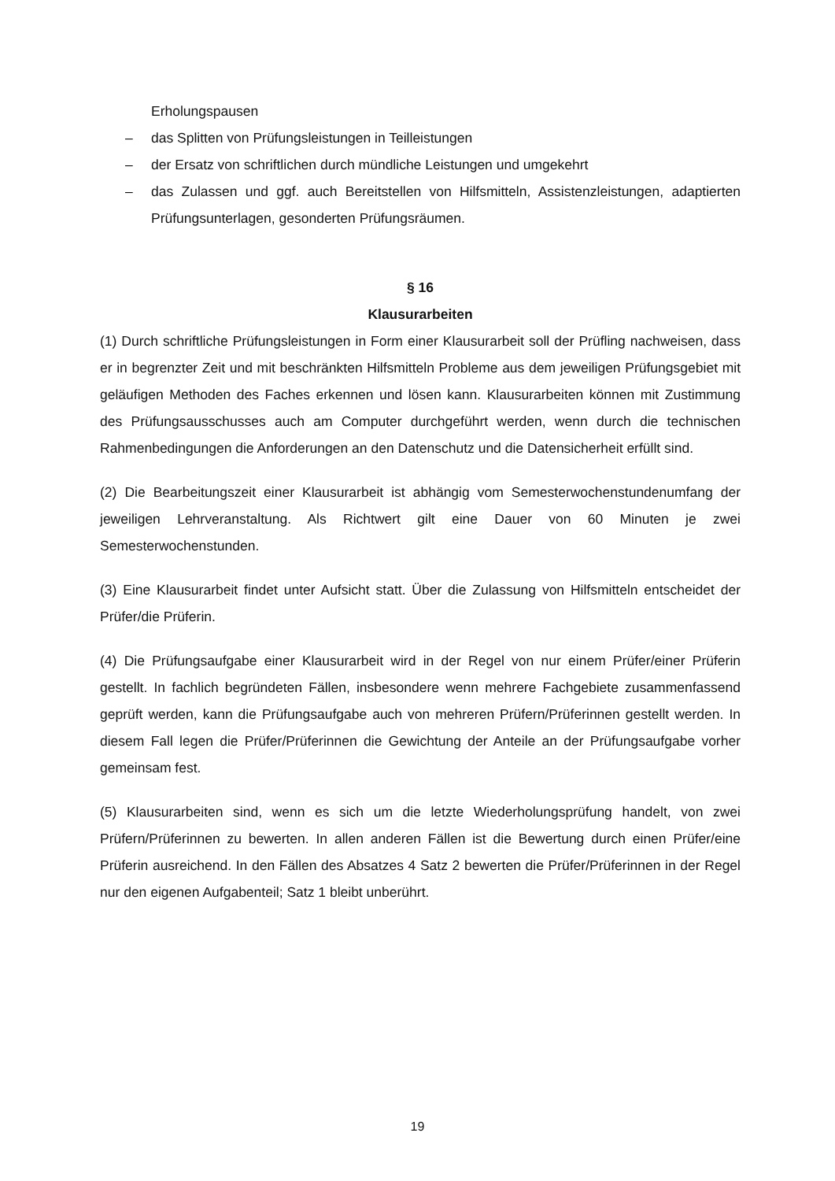Erholungspausen
– das Splitten von Prüfungsleistungen in Teilleistungen
– der Ersatz von schriftlichen durch mündliche Leistungen und umgekehrt
– das Zulassen und ggf. auch Bereitstellen von Hilfsmitteln, Assistenzleistungen, adaptierten Prüfungsunterlagen, gesonderten Prüfungsräumen.
§ 16
Klausurarbeiten
(1) Durch schriftliche Prüfungsleistungen in Form einer Klausurarbeit soll der Prüfling nachweisen, dass er in begrenzter Zeit und mit beschränkten Hilfsmitteln Probleme aus dem jeweiligen Prüfungsgebiet mit geläufigen Methoden des Faches erkennen und lösen kann. Klausurarbeiten können mit Zustimmung des Prüfungsausschusses auch am Computer durchgeführt werden, wenn durch die technischen Rahmenbedingungen die Anforderungen an den Datenschutz und die Datensicherheit erfüllt sind.
(2) Die Bearbeitungszeit einer Klausurarbeit ist abhängig vom Semesterwochenstundenumfang der jeweiligen Lehrveranstaltung. Als Richtwert gilt eine Dauer von 60 Minuten je zwei Semesterwochenstunden.
(3) Eine Klausurarbeit findet unter Aufsicht statt. Über die Zulassung von Hilfsmitteln entscheidet der Prüfer/die Prüferin.
(4) Die Prüfungsaufgabe einer Klausurarbeit wird in der Regel von nur einem Prüfer/einer Prüferin gestellt. In fachlich begründeten Fällen, insbesondere wenn mehrere Fachgebiete zusammenfassend geprüft werden, kann die Prüfungsaufgabe auch von mehreren Prüfern/Prüferinnen gestellt werden. In diesem Fall legen die Prüfer/Prüferinnen die Gewichtung der Anteile an der Prüfungsaufgabe vorher gemeinsam fest.
(5) Klausurarbeiten sind, wenn es sich um die letzte Wiederholungsprüfung handelt, von zwei Prüfern/Prüferinnen zu bewerten. In allen anderen Fällen ist die Bewertung durch einen Prüfer/eine Prüferin ausreichend. In den Fällen des Absatzes 4 Satz 2 bewerten die Prüfer/Prüferinnen in der Regel nur den eigenen Aufgabenteil; Satz 1 bleibt unberührt.
19